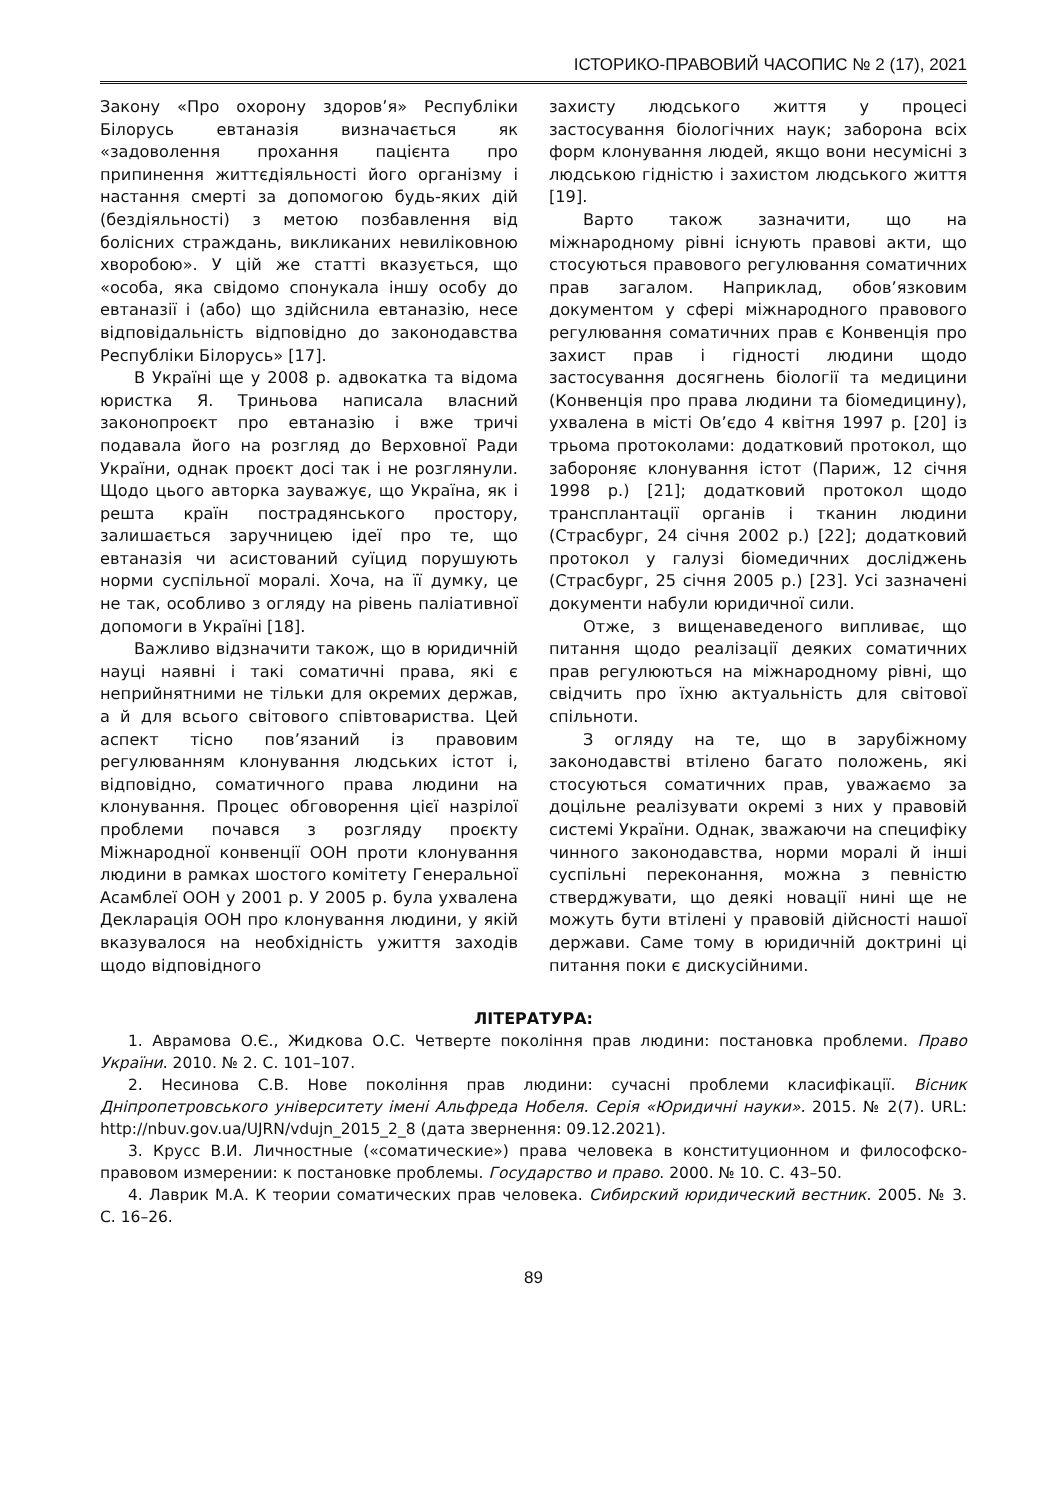ІСТОРИКО-ПРАВОВИЙ ЧАСОПИС № 2 (17), 2021
Закону «Про охорону здоров’я» Республіки Білорусь евтаназія визначається як «задоволення прохання пацієнта про припинення життєдіяльності його організму і настання смерті за допомогою будь-яких дій (бездіяльності) з метою позбавлення від болісних страждань, викликаних невиліковною хворобою». У цій же статті вказується, що «особа, яка свідомо спонукала іншу особу до евтаназії і (або) що здійснила евтаназію, несе відповідальність відповідно до законодавства Республіки Білорусь» [17].
В Україні ще у 2008 р. адвокатка та відома юристка Я. Триньова написала власний законопроєкт про евтаназію і вже тричі подавала його на розгляд до Верховної Ради України, однак проєкт досі так і не розглянули. Щодо цього авторка зауважує, що Україна, як і решта країн пострадянського простору, залишається заручницею ідеї про те, що евтаназія чи асистований суїцид порушують норми суспільної моралі. Хоча, на її думку, це не так, особливо з огляду на рівень паліативної допомоги в Україні [18].
Важливо відзначити також, що в юридичній науці наявні і такі соматичні права, які є неприйнятними не тільки для окремих держав, а й для всього світового співтовариства. Цей аспект тісно пов’язаний із правовим регулюванням клонування людських істот і, відповідно, соматичного права людини на клонування. Процес обговорення цієї назрілої проблеми почався з розгляду проєкту Міжнародної конвенції ООН проти клонування людини в рамках шостого комітету Генеральної Асамблеї ООН у 2001 р. У 2005 р. була ухвалена Декларація ООН про клонування людини, у якій вказувалося на необхідність ужиття заходів щодо відповідного
захисту людського життя у процесі застосування біологічних наук; заборона всіх форм клонування людей, якщо вони несумісні з людською гідністю і захистом людського життя [19].
Варто також зазначити, що на міжнародному рівні існують правові акти, що стосуються правового регулювання соматичних прав загалом. Наприклад, обов’язковим документом у сфері міжнародного правового регулювання соматичних прав є Конвенція про захист прав і гідності людини щодо застосування досягнень біології та медицини (Конвенція про права людини та біомедицину), ухвалена в місті Ов’єдо 4 квітня 1997 р. [20] із трьома протоколами: додатковий протокол, що забороняє клонування істот (Париж, 12 січня 1998 р.) [21]; додатковий протокол щодо трансплантації органів і тканин людини (Страсбург, 24 січня 2002 р.) [22]; додатковий протокол у галузі біомедичних досліджень (Страсбург, 25 січня 2005 р.) [23]. Усі зазначені документи набули юридичної сили.
Отже, з вищенаведеного випливає, що питання щодо реалізації деяких соматичних прав регулюються на міжнародному рівні, що свідчить про їхню актуальність для світової спільноти.
З огляду на те, що в зарубіжному законодавстві втілено багато положень, які стосуються соматичних прав, уважаємо за доцільне реалізувати окремі з них у правовій системі України. Однак, зважаючи на специфіку чинного законодавства, норми моралі й інші суспільні переконання, можна з певністю стверджувати, що деякі новації нині ще не можуть бути втілені у правовій дійсності нашої держави. Саме тому в юридичній доктрині ці питання поки є дискусійними.
ЛІТЕРАТУРА:
1. Аврамова О.Є., Жидкова О.С. Четверте покоління прав людини: постановка проблеми. Право України. 2010. № 2. С. 101–107.
2. Несинова С.В. Нове покоління прав людини: сучасні проблеми класифікації. Вісник Дніпропетровського університету імені Альфреда Нобеля. Серія «Юридичні науки». 2015. № 2(7). URL: http://nbuv.gov.ua/UJRN/vdujn_2015_2_8 (дата звернення: 09.12.2021).
3. Крусс В.И. Личностные («соматические») права человека в конституционном и философско-правовом измерении: к постановке проблемы. Государство и право. 2000. № 10. С. 43–50.
4. Лаврик М.А. К теории соматических прав человека. Сибирский юридический вестник. 2005. № 3. С. 16–26.
89